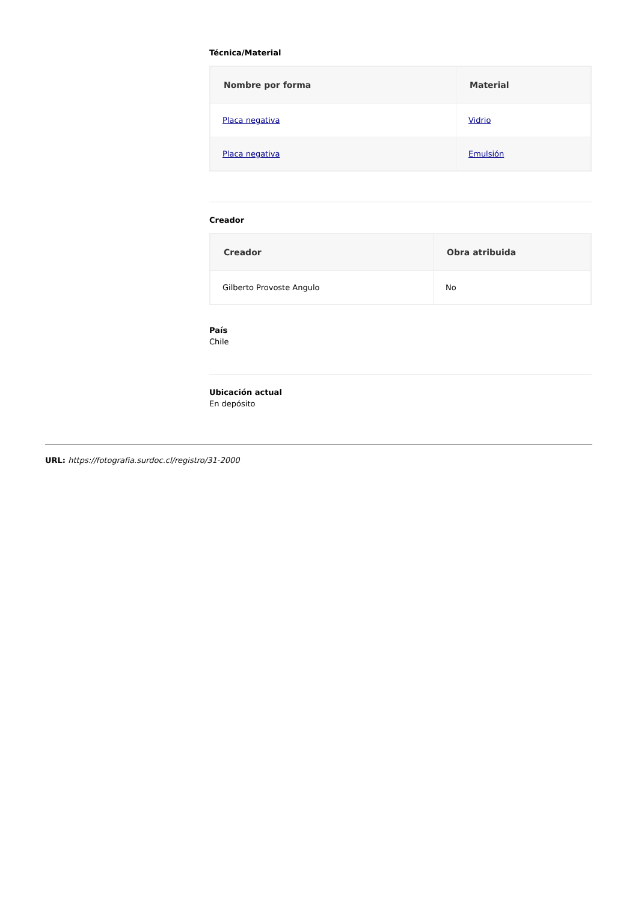Técnica/Material
| Nombre por forma | Material |
| --- | --- |
| Placa negativa | Vidrio |
| Placa negativa | Emulsión |
Creador
| Creador | Obra atribuida |
| --- | --- |
| Gilberto Provoste Angulo | No |
País
Chile
Ubicación actual
En depósito
URL: https://fotografia.surdoc.cl/registro/31-2000